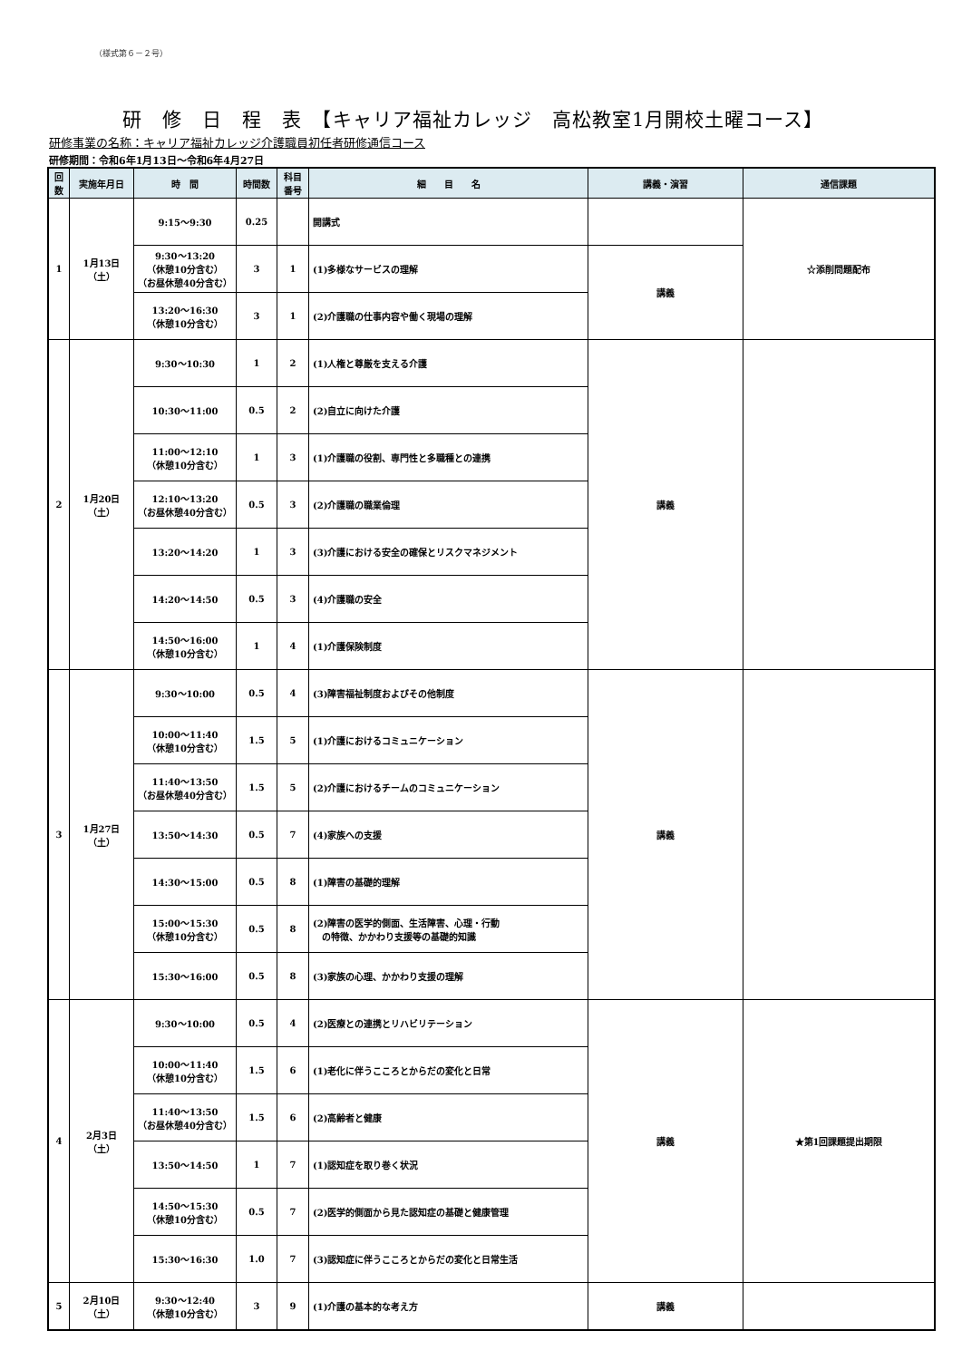（様式第６－２号）
研　修　日　程　表　【キャリア福祉カレッジ　高松教室1月開校土曜コース】
研修事業の名称：キャリア福祉カレッジ介護職員初任者研修通信コース
研修期間：令和6年1月13日～令和6年4月27日
| 回 数 | 実施年月日 | 時 間 | 時間数 | 科目 番号 | 細 目 名 | 講義・演習 | 通信課題 |
| --- | --- | --- | --- | --- | --- | --- | --- |
| 1 | 1月13日 （土） | 9:15～9:30 | 0.25 | | 開講式 | | ☆添削問題配布 |
| | | 9:30～13:20 （休憩10分含む） （お昼休憩40分含む） | 3 | 1 | (1)多様なサービスの理解 | 講義 | |
| | | 13:20～16:30 （休憩10分含む） | 3 | 1 | (2)介護職の仕事内容や働く現場の理解 | | |
| 2 | 1月20日 （土） | 9:30～10:30 | 1 | 2 | (1)人権と尊厳を支える介護 | 講義 | |
| | | 10:30～11:00 | 0.5 | 2 | (2)自立に向けた介護 | | |
| | | 11:00～12:10 （休憩10分含む） | 1 | 3 | (1)介護職の役割、専門性と多職種との連携 | | |
| | | 12:10～13:20 （お昼休憩40分含む） | 0.5 | 3 | (2)介護職の職業倫理 | | |
| | | 13:20～14:20 | 1 | 3 | (3)介護における安全の確保とリスクマネジメント | | |
| | | 14:20～14:50 | 0.5 | 3 | (4)介護職の安全 | | |
| | | 14:50～16:00 （休憩10分含む） | 1 | 4 | (1)介護保険制度 | | |
| 3 | 1月27日 （土） | 9:30～10:00 | 0.5 | 4 | (3)障害福祉制度およびその他制度 | 講義 | |
| | | 10:00～11:40 （休憩10分含む） | 1.5 | 5 | (1)介護におけるコミュニケーション | | |
| | | 11:40～13:50 （お昼休憩40分含む） | 1.5 | 5 | (2)介護におけるチームのコミュニケーション | | |
| | | 13:50～14:30 | 0.5 | 7 | (4)家族への支援 | | |
| | | 14:30～15:00 | 0.5 | 8 | (1)障害の基礎的理解 | | |
| | | 15:00～15:30 （休憩10分含む） | 0.5 | 8 | (2)障害の医学的側面、生活障害、心理・行動 の特徴、かかわり支援等の基礎的知識 | | |
| | | 15:30～16:00 | 0.5 | 8 | (3)家族の心理、かかわり支援の理解 | | |
| 4 | 2月3日 （土） | 9:30～10:00 | 0.5 | 4 | (2)医療との連携とリハビリテーション | 講義 | ★第1回課題提出期限 |
| | | 10:00～11:40 （休憩10分含む） | 1.5 | 6 | (1)老化に伴うこころとからだの変化と日常 | | |
| | | 11:40～13:50 （お昼休憩40分含む） | 1.5 | 6 | (2)高齢者と健康 | | |
| | | 13:50～14:50 | 1 | 7 | (1)認知症を取り巻く状況 | | |
| | | 14:50～15:30 （休憩10分含む） | 0.5 | 7 | (2)医学的側面から見た認知症の基礎と健康管理 | | |
| | | 15:30～16:30 | 1.0 | 7 | (3)認知症に伴うこころとからだの変化と日常生活 | | |
| 5 | 2月10日 （土） | 9:30～12:40 （休憩10分含む） | 3 | 9 | (1)介護の基本的な考え方 | 講義 | |